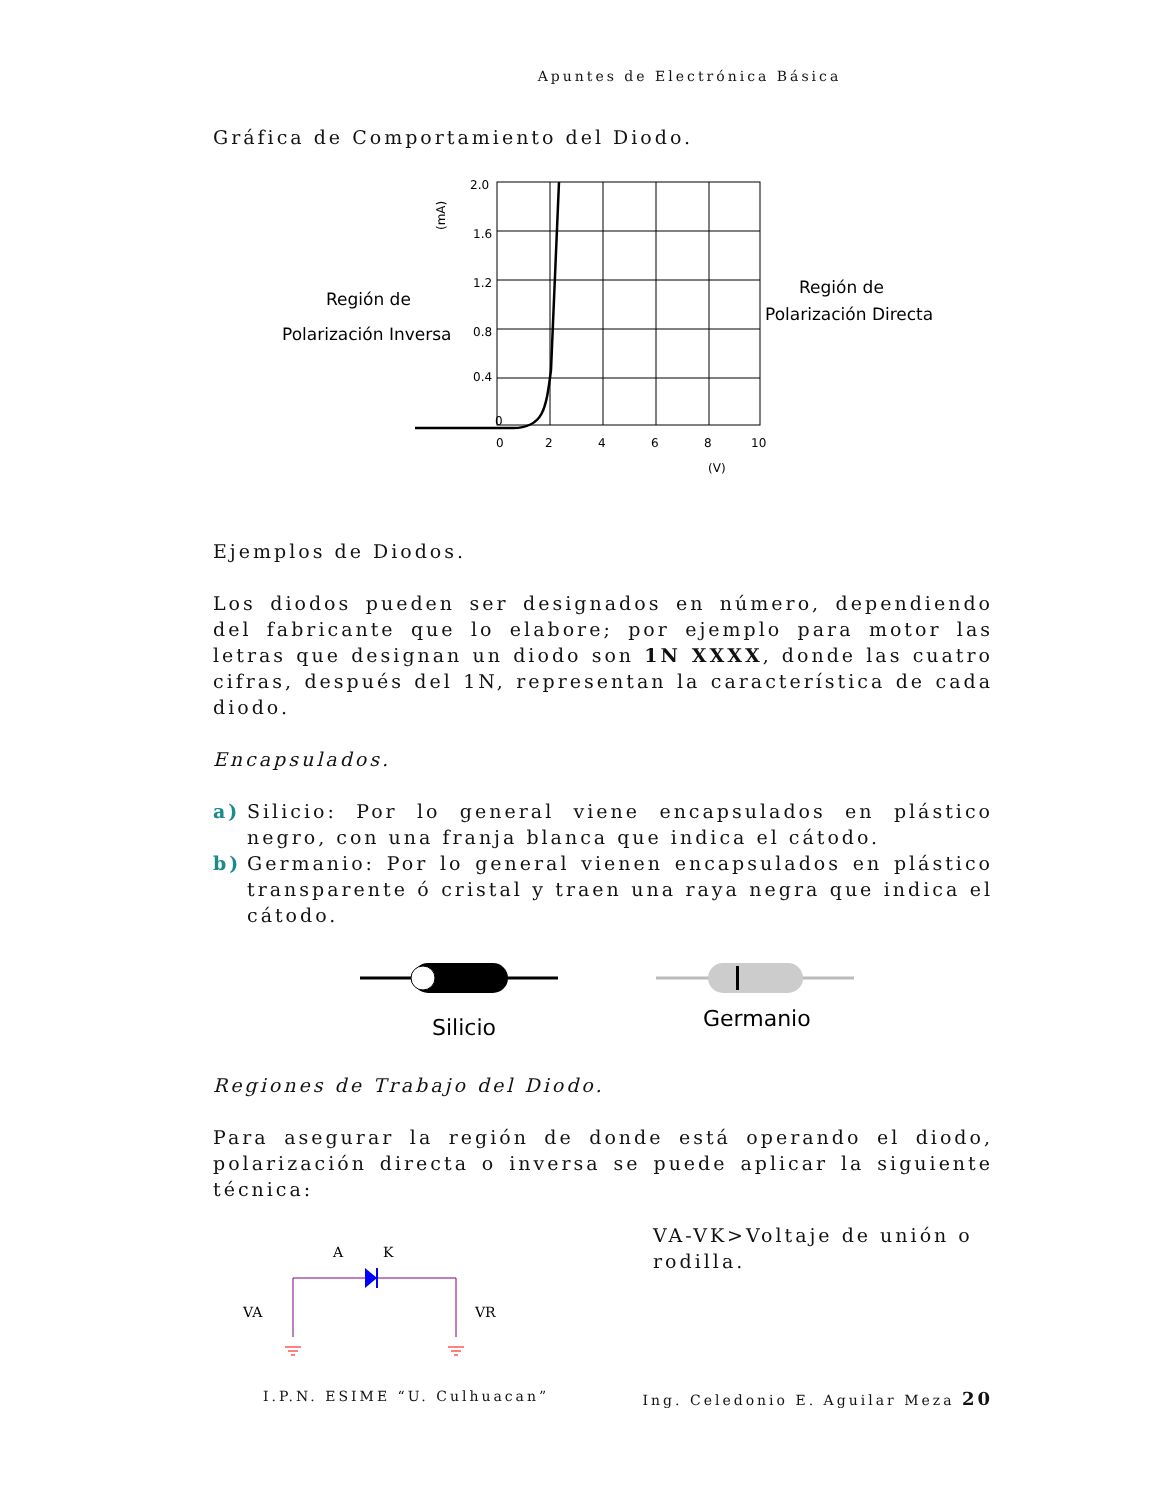Apuntes de Electrónica Básica
Gráfica de Comportamiento del Diodo.
2.0
1.6
1.2
0.8
0.4
0
0
2
4
6
8
10
(V)
(mA)
Región de
Polarización Inversa
Región de
Polarización Directa
Ejemplos de Diodos.
Los diodos pueden ser designados en número, dependiendo del fabricante que lo elabore; por ejemplo para motor las letras que designan un diodo son 1N XXXX, donde las cuatro cifras, después del 1N, representan la característica de cada diodo.
Encapsulados.
a) Silicio: Por lo general viene encapsulados en plástico negro, con una franja blanca que indica el cátodo.
b) Germanio: Por lo general vienen encapsulados en plástico transparente ó cristal y traen una raya negra que indica el cátodo.
Silicio
Germanio
Regiones de Trabajo del Diodo.
Para asegurar la región de donde está operando el diodo, polarización directa o inversa se puede aplicar la siguiente técnica:
A
K
VA
VR
VA-VK>Voltaje de unión o rodilla.
I.P.N. ESIME “U. Culhuacan” Ing. Celedonio E. Aguilar Meza 20